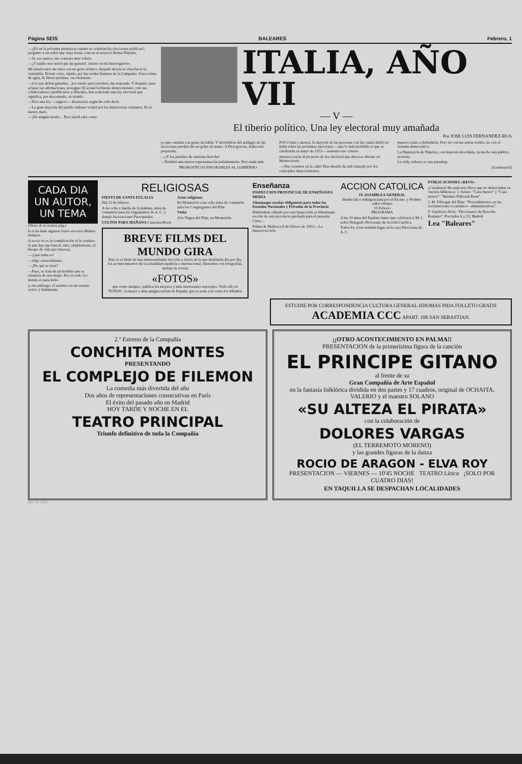Página SEIS BALEARES Febrero, 1
—¿ES en la próxima primavera cuando se celebran las elecciones políticas?, pregunto a un señor que viaja frente a mi en el trayecto Roma-Nápoles.
—Si, eso parece, me contesta muy sobrio.
—¿Y quién cree usted que las ganará?, insisto en mi interrogatorio.
Mi interlocutor me mira con un gesto irónico; después desvía la vista hacia la ventanilla. El tren corre, rápido, por las verdes llanuras de la Campania. Una cortina de agua, de lluvia pertinaz, cae insistente.
—Los que deben ganarlas... por suerte para nosotros, me responde. Y después, para aclarar sus afirmaciones, prosigue: El actual Gobierno democristiano, con sus colaboradores republicanos y liberales, han redactado una ley electoral que significa, por descontado, su triunfo.
—Pero una ley —sugiero— dictatorial, según he oido decir.
—La gran mayoría del pueblo italiano votará por los demócratas cristianos. Es lo menos malo.
—¡De ningún modo!... Pero usted sabe como
ITALIA, AÑO VII
— V —
El tiberio político. Una ley electoral muy amañada
Por JOSE LUIS FERNANDEZ-RUA
yo que cuentan con gente decidida. Y sirviéndose del artilugio de las elecciones pueden dar un golpe de mano. A Dios gracias, Italia está preparada.
—¿Y los partidos de extrema derecha?
—Tendrán una mayor representación parlamentaria. Pero nada más.
PRONOSTICOS FAVORABLES AL GOBIERNO
POCO más o menos, la mayoría de las personas con las cuales hablé en Italia sobre las próximas elecciones —que lo más probable es que se celebrarán en mayo de 1953— sustenta este criterio.
muestra reacia al proyecto de ley electoral que ahora se discute en Montecitorio.
—¡Nos veremos en la calle! Este desafío ha sido lanzado por los concejales democristianos.
puestos estais a defenderla. Pero no con las armas nobles, no con el sistema democrático.
La Diputación de Nápoles, con mayoría derechista, ha hecho una pública protesta.
La vida, señores es una paradoja.
(Continuará)
CADA DIA
UN AUTOR,
UN TEMA
(Viene de la octava pág.)
la si ha dado algunos frutos en estos últimos tiempos.
A veces no es la complicación ni la crudeza lo que hay que buscar, sino, simplemente, el bloque de vida que interesa.
—¿Qué tema es?
—Algo extraordinario.
—¿De qué se trata?
—Pues, se trata de un hombre que se enamora de una mujer. Eso es todo. Lo demás es para leído.
y, sin embargo, el arsénico es un veneno activo y fulminante.
RELIGIOSAS
FIESTA DE SANTA EULALIA
Dia 12 de febrero:
A las ocho y media de la mañana, misa de comunión para los Organismos de A. C. y demás Asociaciones Parroquiales.
CULTOS PARA MAÑANA Cuarenta Horas
Actos religiosos
En Montesión a las ocho misa de comunión para los Congregantes del Pilar.
Visita
A la Virgen del Pilar, en Montesión.
BREVE FILMS DEL MUNDO GIRA
Este es el título de una interesantísima Sección a través de la que desfilarán día por día, los acontecimientos de la actualidad española e internacional, ilustrados con fotografías, incluye la revista
«FOTOS»
que como siempre, publica los mejores y más interesantes reportajes. Todo ello en "FOTOS", la mejor y más antigua revista de España, que se pone a la venta los Sábados.
Enseñanza
INSPECCION PROVINCIAL DE ENSEÑANZA MEDIA
Almanaque escolar obligatorio para todas las Escuelas Nacionales y Privadas de la Provincia
Habiéndose editado por esta Inspección el Almanaque escolar de esta provincia aprobada para el presente Curso...
Palma de Mallorca 8 de febrero de 1953.—La Inspectora Jefe.
ACCION CATOLICA
IX ASAMBLEA GENERAL
Bendecida e indulgenciada por el Excmo. y Rvdmo. señor Obispo
15 Febrero
PROGRAMA
A las 10 misa del Espíritu Santo que celebrará el M. I. señor Delegado Diocesano de Acción Católica.
Todos los actos tendrán lugar en la casa Diocesana de A. C.
PUBLICACIONES «REUS»
¡Cazadores! He aquí seis libros que no deben faltar en vuestra biblioteca: J. Settier: "Caza menor" y "Caza mayor". "Instituto Editorial Reus".
J. M. Fábregas del Pilar: "Procedimientos en las reclamaciones económico - administrativas".
F. Gutiérrez Alviz: "Diccionario de Derecho Romano". Preciados 6 y 23, Madrid
Lea "Baleares"
ESTUDIE POR CORRESPONDENCIA CULTURA GENERAL-IDIOMAS PIDA FOLLETO GRATIS ACADEMIA CCC APART. 108 SAN SEBASTIAN.
2.º Estreno de la Compañía
CONCHITA MONTES
PRESENTANDO
EL COMPLEJO DE FILEMON
La comedia más divertida del año
Dos años de representaciones consecutivas en París
El éxito del pasado año en Madrid
HOY TARDE Y NOCHE EN EL
TEATRO PRINCIPAL
Triunfo definitivo de toda la Compañía
¡¡OTRO ACONTECIMIENTO EN PALMA!!
PRESENTACION de la primerísima figura de la canción
EL PRINCIPE GITANO
al frente de su
Gran Compañía de Arte Español
en la fantasía folklórica dividida en dos partes y 17 cuadros, original de OCHAITA, VALERIO y el maestro SOLANO
«SU ALTEZA EL PIRATA»
con la colaboración de
DOLORES VARGAS
(EL TERREMOTO MORENO)
y las grandes figuras de la danza
ROCIO DE ARAGON - ELVA ROY
PRESENTACION — VIERNES — 10'45 NOCHE TEATRO Lírico ¡SOLO POR CUATRO DIAS!
EN TAQUILLA SE DESPACHAN LOCALIDADES
M.C.D. 2022